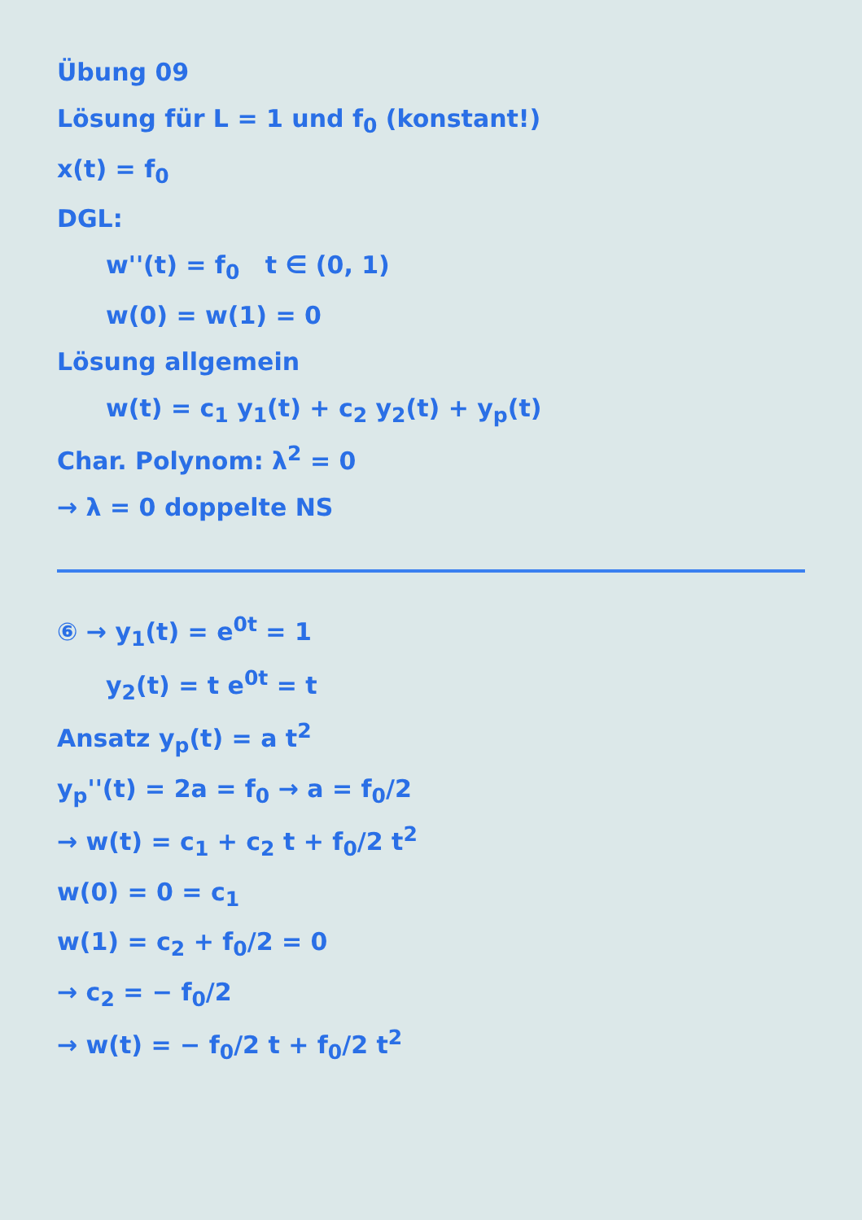Übung 09
Lösung für L = 1 und f<sub>0</sub> (konstant!)
x(t) = f<sub>0</sub>
DGL:
w''(t) = f<sub>0</sub> t ∈ (0, 1)
w(0) = w(1) = 0
Lösung allgemein
w(t) = c<sub>1</sub> y<sub>1</sub>(t) + c<sub>2</sub> y<sub>2</sub>(t) + y<sub>p</sub>(t)
Char. Polynom: λ<sup>2</sup> = 0
→ λ = 0 doppelte NS
⑥ → y<sub>1</sub>(t) = e<sup>0t</sup> = 1
y<sub>2</sub>(t) = t e<sup>0t</sup> = t
Ansatz y<sub>p</sub>(t) = a t<sup>2</sup>
y<sub>p</sub>''(t) = 2a = f<sub>0</sub> → a = f<sub>0</sub>/2
→ w(t) = c<sub>1</sub> + c<sub>2</sub> t + f<sub>0</sub>/2 t<sup>2</sup>
w(0) = 0 = c<sub>1</sub>
w(1) = c<sub>2</sub> + f<sub>0</sub>/2 = 0
→ c<sub>2</sub> = − f<sub>0</sub>/2
→ w(t) = − f<sub>0</sub>/2 t + f<sub>0</sub>/2 t<sup>2</sup>